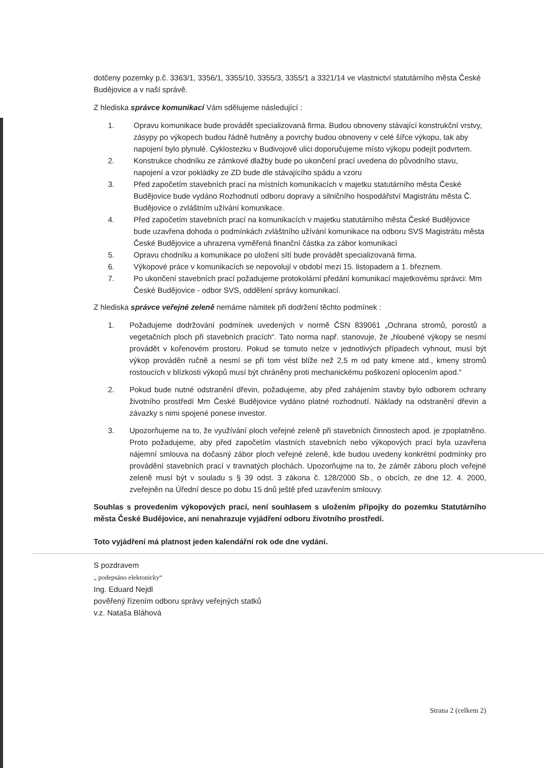dotčeny pozemky p.č. 3363/1, 3356/1, 3355/10, 3355/3, 3355/1 a 3321/14 ve vlastnictví statutárního města České Budějovice a v naší správě.
Z hlediska správce komunikací Vám sdělujeme následující :
1. Opravu komunikace bude provádět specializovaná firma. Budou obnoveny stávající konstrukční vrstvy, zásypy po výkopech budou řádně hutněny a povrchy budou obnoveny v celé šířce výkopu, tak aby napojení bylo plynulé. Cyklostezku v Budivojově ulici doporučujeme místo výkopu podejít podvrtem.
2. Konstrukce chodníku ze zámkové dlažby bude po ukončení prací uvedena do původního stavu, napojení a vzor pokládky ze ZD bude dle stávajícího spádu a vzoru
3. Před započetím stavebních prací na místních komunikacích v majetku statutárního města České Budějovice bude vydáno Rozhodnutí odboru dopravy a silničního hospodářství Magistrátu města Č. Budějovice o zvláštním užívání komunikace.
4. Před započetím stavebních prací na komunikacích v majetku statutárního města České Budějovice bude uzavřena dohoda o podmínkách zvláštního užívání komunikace na odboru SVS Magistrátu města České Budějovice a uhrazena vyměřená finanční částka za zábor komunikací
5. Opravu chodníku a komunikace po uložení sítí bude provádět specializovaná firma.
6. Výkopové práce v komunikacích se nepovolují v období mezi 15. listopadem a 1. březnem.
7. Po ukončení stavebních prací požadujeme protokolární předání komunikací majetkovému správci: Mm České Budějovice - odbor SVS, oddělení správy komunikací.
Z hlediska správce veřejné zeleně nemáme námitek při dodržení těchto podmínek :
1. Požadujeme dodržování podmínek uvedených v normě ČSN 839061 „Ochrana stromů, porostů a vegetačních ploch při stavebních pracích“. Tato norma např. stanovuje, že „hloubené výkopy se nesmí provádět v kořenovém prostoru. Pokud se tomuto nelze v jednotlivých případech vyhnout, musí být výkop prováděn ručně a nesmí se při tom vést blíže než 2,5 m od paty kmene atd., kmeny stromů rostoucích v blízkosti výkopů musí být chráněny proti mechanickému poškození oplocením apod.“
2. Pokud bude nutné odstranění dřevin, požadujeme, aby před zahájením stavby bylo odborem ochrany životního prostředí Mm České Budějovice vydáno platné rozhodnutí. Náklady na odstranění dřevin a závazky s nimi spojené ponese investor.
3. Upozorňujeme na to, že využívání ploch veřejné zeleně při stavebních činnostech apod. je zpoplatněno. Proto požadujeme, aby před započetím vlastních stavebních nebo výkopových prací byla uzavřena nájemní smlouva na dočasný zábor ploch veřejné zeleně, kde budou uvedeny konkrétní podmínky pro provádění stavebních prací v travnatých plochách. Upozorňujme na to, že záměr záboru ploch veřejné zeleně musí být v souladu s § 39 odst. 3 zákona č. 128/2000 Sb., o obcích, ze dne 12. 4. 2000, zveřejněn na Úřední desce po dobu 15 dnů ještě před uzavřením smlouvy.
Souhlas s provedením výkopových prací, není souhlasem s uložením přípojky do pozemku Statutárního města České Budějovice, ani nenahrazuje vyjádření odboru životního prostředí.
Toto vyjádření má platnost jeden kalendářní rok ode dne vydání.
S pozdravem
„ podepsáno elektonicky“
Ing. Eduard Nejdl
pověřený řízením odboru správy veřejných statků
v.z. Nataša Bláhová
Strana 2 (celkem 2)